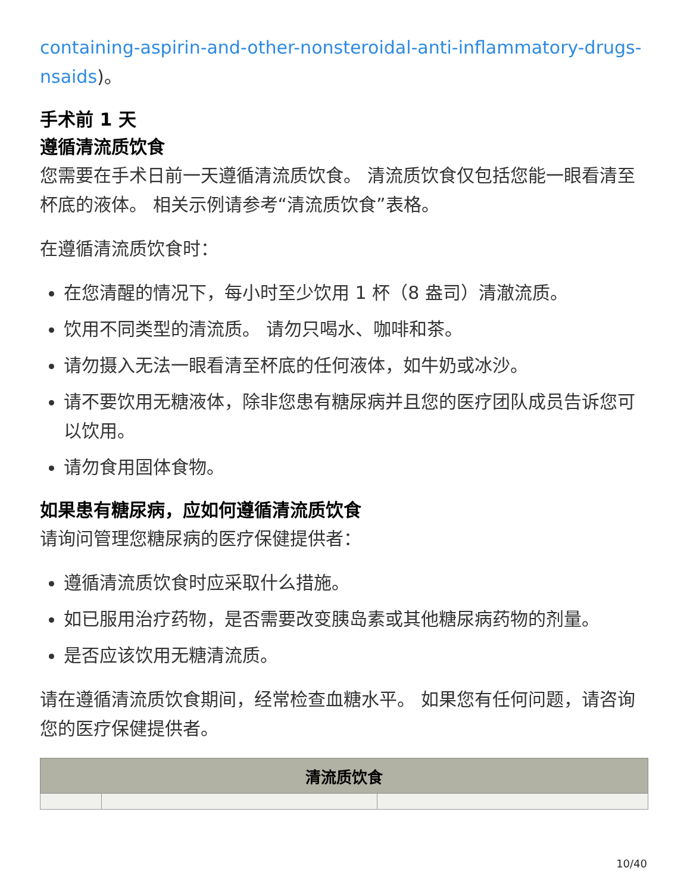containing-aspirin-and-other-nonsteroidal-anti-inflammatory-drugs-nsaids)。
手术前 1 天
遵循清流质饮食
您需要在手术日前一天遵循清流质饮食。 清流质饮食仅包括您能一眼看清至杯底的液体。 相关示例请参考“清流质饮食”表格。
在遵循清流质饮食时：
在您清醒的情况下，每小时至少饮用 1 杯（8 盎司）清澈流质。
饮用不同类型的清流质。 请勿只喝水、咖啡和茶。
请勿摄入无法一眼看清至杯底的任何液体，如牛奶或冰沙。
请不要饮用无糖液体，除非您患有糖尿病并且您的医疗团队成员告诉您可以饮用。
请勿食用固体食物。
如果患有糖尿病，应如何遵循清流质饮食
请询问管理您糖尿病的医疗保健提供者：
遵循清流质饮食时应采取什么措施。
如已服用治疗药物，是否需要改变胰岛素或其他糖尿病药物的剂量。
是否应该饮用无糖清流质。
请在遵循清流质饮食期间，经常检查血糖水平。 如果您有任何问题，请咨询您的医疗保健提供者。
| 清流质饮食 | | |
| --- | --- | --- |
10/40